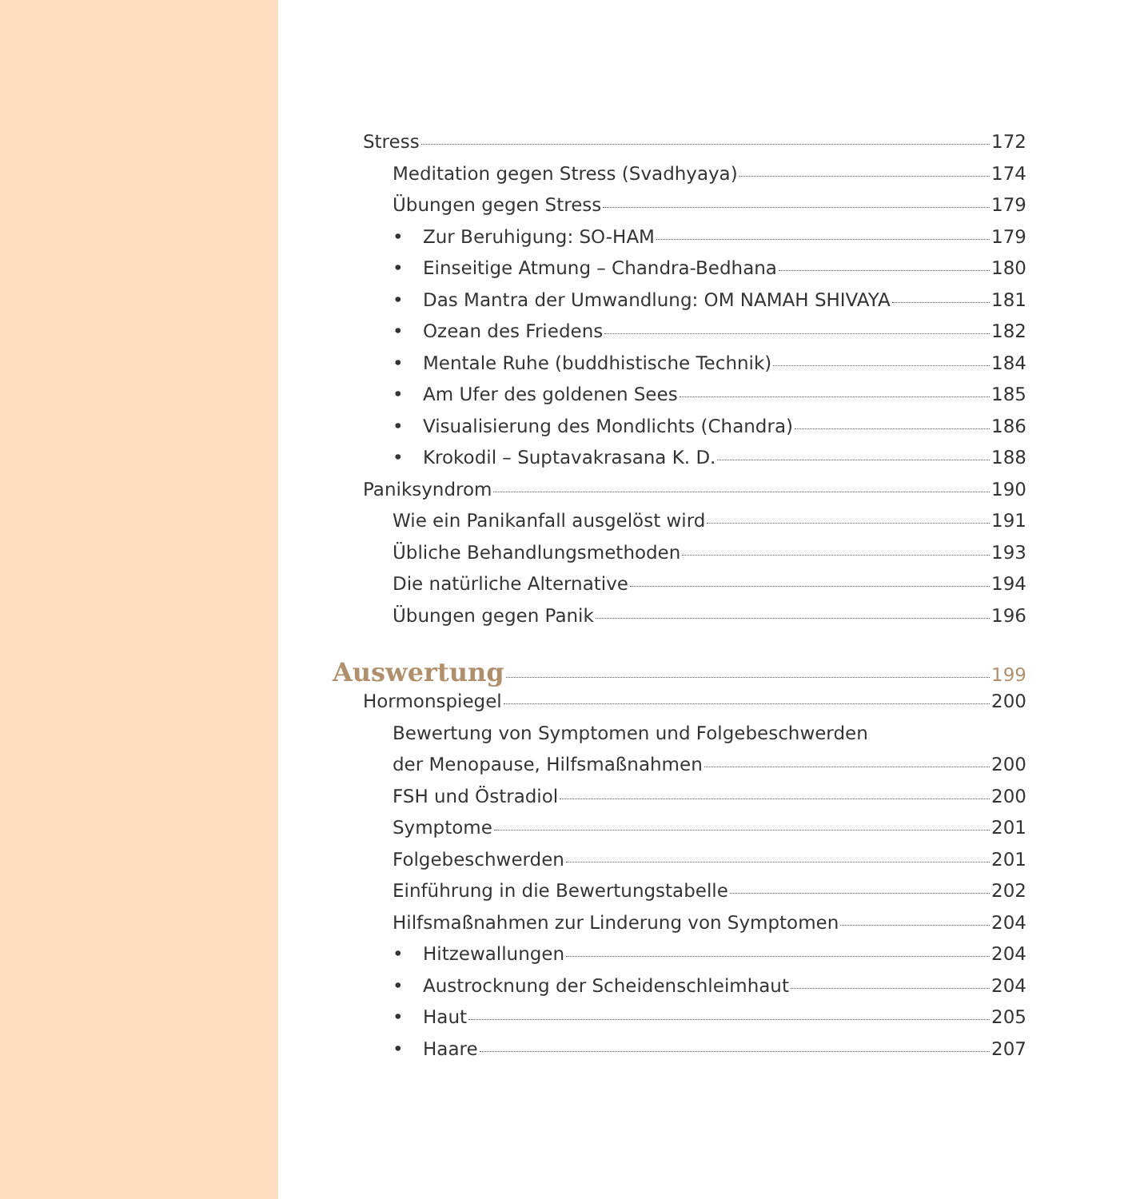Stress 172
Meditation gegen Stress (Svadhyaya) 174
Übungen gegen Stress 179
• Zur Beruhigung: SO-HAM 179
• Einseitige Atmung – Chandra-Bedhana 180
• Das Mantra der Umwandlung: OM NAMAH SHIVAYA 181
• Ozean des Friedens 182
• Mentale Ruhe (buddhistische Technik) 184
• Am Ufer des goldenen Sees 185
• Visualisierung des Mondlichts (Chandra) 186
• Krokodil – Suptavakrasana K. D. 188
Paniksyndrom 190
Wie ein Panikanfall ausgelöst wird 191
Übliche Behandlungsmethoden 193
Die natürliche Alternative 194
Übungen gegen Panik 196
Auswertung 199
Hormonspiegel 200
Bewertung von Symptomen und Folgebeschwerden
der Menopause, Hilfsmaßnahmen 200
FSH und Östradiol 200
Symptome 201
Folgebeschwerden 201
Einführung in die Bewertungstabelle 202
Hilfsmaßnahmen zur Linderung von Symptomen 204
• Hitzewallungen 204
• Austrocknung der Scheidenschleimhaut 204
• Haut 205
• Haare 207